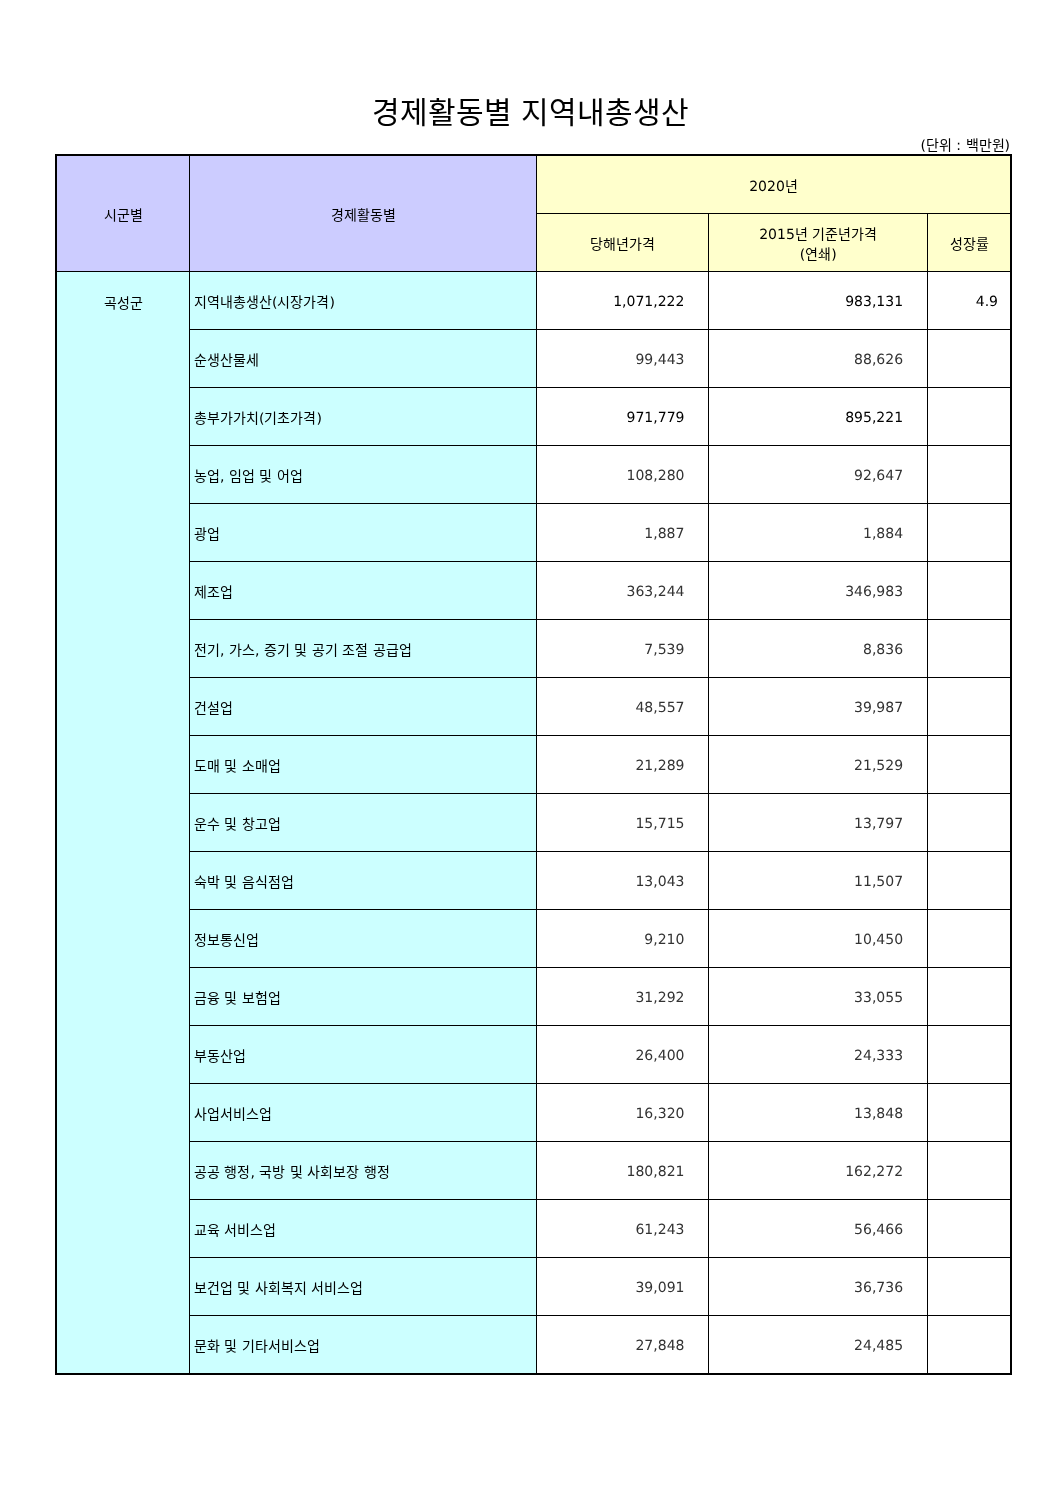경제활동별 지역내총생산
(단위 : 백만원)
| 시군별 | 경제활동별 | 2020년 | | |
| --- | --- | --- | --- | --- |
| | | 당해년가격 | 2015년 기준년가격 (연쇄) | 성장률 |
| 곡성군 | 지역내총생산(시장가격) | 1,071,222 | 983,131 | 4.9 |
| | 순생산물세 | 99,443 | 88,626 | |
| | 총부가가치(기초가격) | 971,779 | 895,221 | |
| | 농업, 임업 및 어업 | 108,280 | 92,647 | |
| | 광업 | 1,887 | 1,884 | |
| | 제조업 | 363,244 | 346,983 | |
| | 전기, 가스, 증기 및 공기 조절 공급업 | 7,539 | 8,836 | |
| | 건설업 | 48,557 | 39,987 | |
| | 도매 및 소매업 | 21,289 | 21,529 | |
| | 운수 및 창고업 | 15,715 | 13,797 | |
| | 숙박 및 음식점업 | 13,043 | 11,507 | |
| | 정보통신업 | 9,210 | 10,450 | |
| | 금융 및 보험업 | 31,292 | 33,055 | |
| | 부동산업 | 26,400 | 24,333 | |
| | 사업서비스업 | 16,320 | 13,848 | |
| | 공공 행정, 국방 및 사회보장 행정 | 180,821 | 162,272 | |
| | 교육 서비스업 | 61,243 | 56,466 | |
| | 보건업 및 사회복지 서비스업 | 39,091 | 36,736 | |
| | 문화 및 기타서비스업 | 27,848 | 24,485 | |